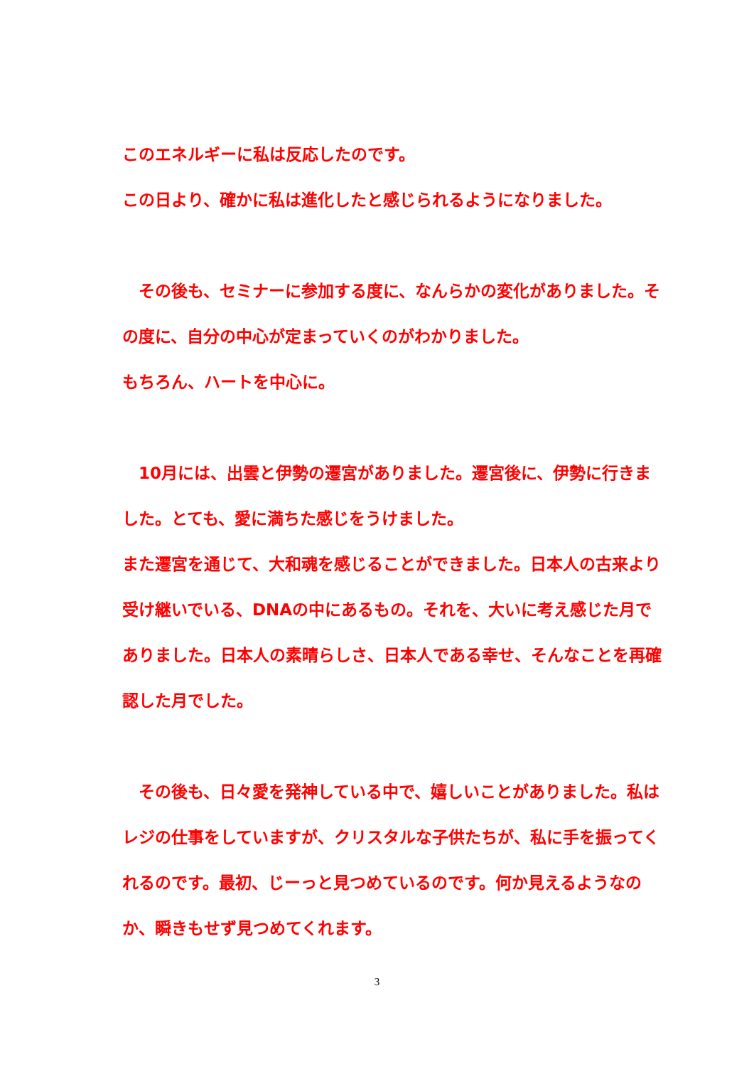このエネルギーに私は反応したのです。
この日より、確かに私は進化したと感じられるようになりました。
　その後も、セミナーに参加する度に、なんらかの変化がありました。その度に、自分の中心が定まっていくのがわかりました。
もちろん、ハートを中心に。
　10月には、出雲と伊勢の遷宮がありました。遷宮後に、伊勢に行きました。とても、愛に満ちた感じをうけました。
また遷宮を通じて、大和魂を感じることができました。日本人の古来より受け継いでいる、DNAの中にあるもの。それを、大いに考え感じた月でありました。日本人の素晴らしさ、日本人である幸せ、そんなことを再確認した月でした。
　その後も、日々愛を発神している中で、嬉しいことがありました。私はレジの仕事をしていますが、クリスタルな子供たちが、私に手を振ってくれるのです。最初、じーっと見つめているのです。何か見えるようなのか、瞬きもせず見つめてくれます。
3